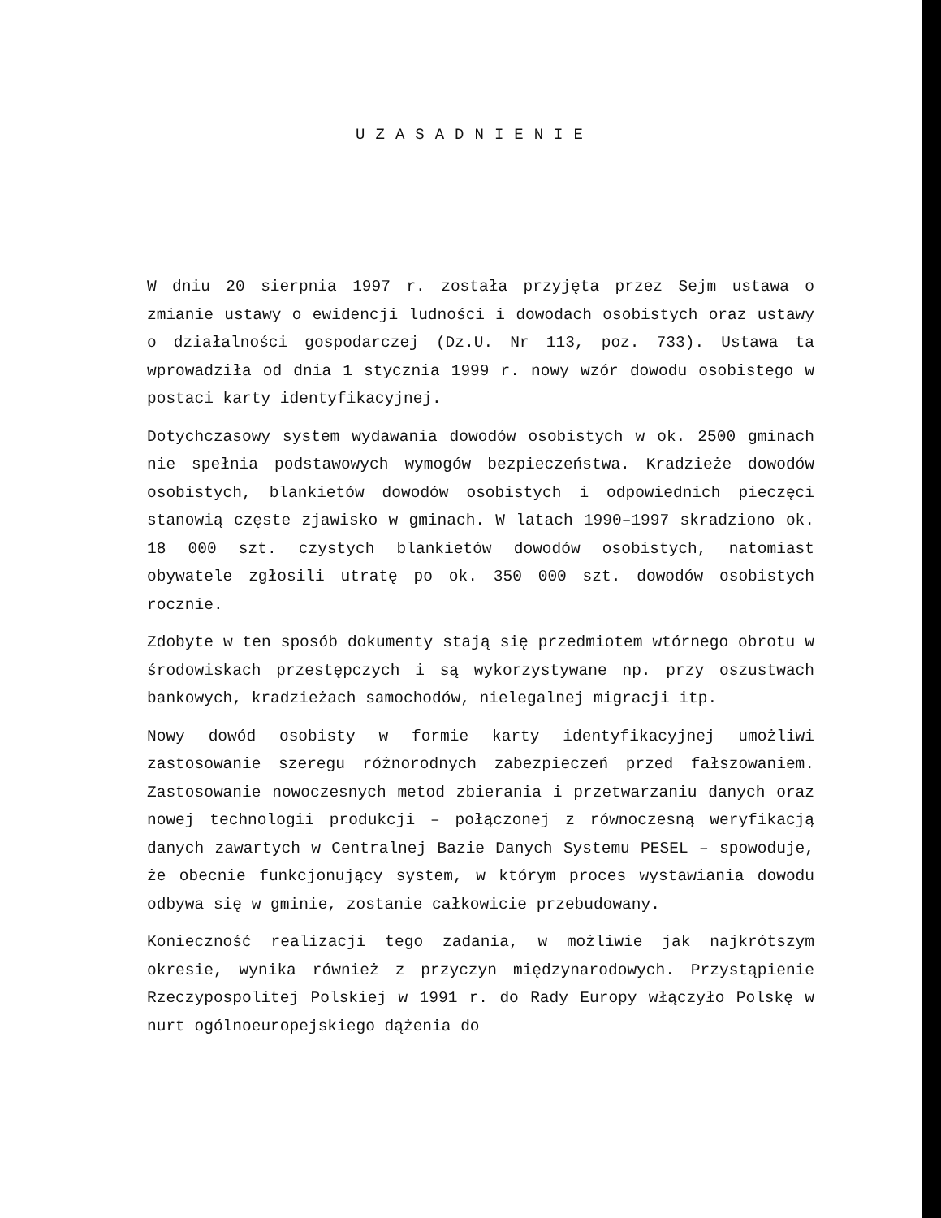UZASADNIENIE
W dniu 20 sierpnia 1997 r. została przyjęta przez Sejm ustawa o zmianie ustawy o ewidencji ludności i dowodach osobistych oraz ustawy o działalności gospodarczej (Dz.U. Nr 113, poz. 733). Ustawa ta wprowadziła od dnia 1 stycznia 1999 r. nowy wzór dowodu osobistego w postaci karty identyfikacyjnej.
Dotychczasowy system wydawania dowodów osobistych w ok. 2500 gminach nie spełnia podstawowych wymogów bezpieczeństwa. Kradzieże dowodów osobistych, blankietów dowodów osobistych i odpowiednich pieczęci stanowią częste zjawisko w gminach. W latach 1990–1997 skradziono ok. 18 000 szt. czystych blankietów dowodów osobistych, natomiast obywatele zgłosili utratę po ok. 350 000 szt. dowodów osobistych rocznie.
Zdobyte w ten sposób dokumenty stają się przedmiotem wtórnego obrotu w środowiskach przestępczych i są wykorzystywane np. przy oszustwach bankowych, kradzieżach samochodów, nielegalnej migracji itp.
Nowy dowód osobisty w formie karty identyfikacyjnej umożliwi zastosowanie szeregu różnorodnych zabezpieczeń przed fałszowaniem. Zastosowanie nowoczesnych metod zbierania i przetwarzaniu danych oraz nowej technologii produkcji – połączonej z równoczesną weryfikacją danych zawartych w Centralnej Bazie Danych Systemu PESEL – spowoduje, że obecnie funkcjonujący system, w którym proces wystawiania dowodu odbywa się w gminie, zostanie całkowicie przebudowany.
Konieczność realizacji tego zadania, w możliwie jak najkrótszym okresie, wynika również z przyczyn międzynarodowych. Przystąpienie Rzeczypospolitej Polskiej w 1991 r. do Rady Europy włączyło Polskę w nurt ogólnoeuropejskiego dążenia do